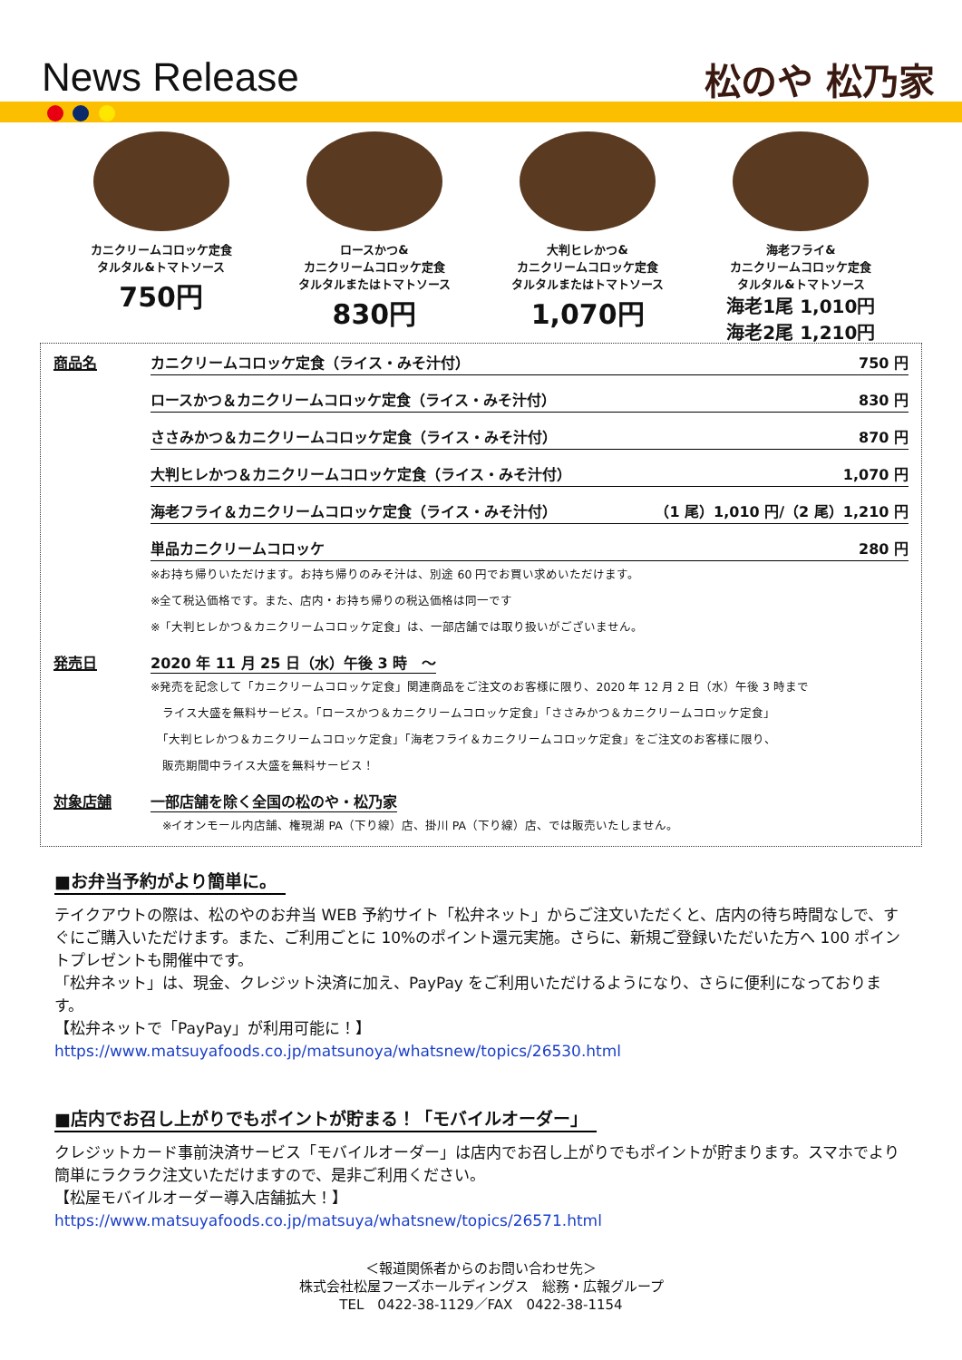News Release 松のや 松乃家
カニクリームコロッケ定食
タルタル&トマトソース
750円
ロースかつ&
カニクリームコロッケ定食
タルタルまたはトマトソース
830円
大判ヒレかつ&
カニクリームコロッケ定食
タルタルまたはトマトソース
1,070円
海老フライ&
カニクリームコロッケ定食
タルタル&トマトソース
海老1尾 1,010円
海老2尾 1,210円
商品名 カニクリームコロッケ定食（ライス・みそ汁付） 750 円
ロースかつ＆カニクリームコロッケ定食（ライス・みそ汁付） 830 円
ささみかつ＆カニクリームコロッケ定食（ライス・みそ汁付） 870 円
大判ヒレかつ＆カニクリームコロッケ定食（ライス・みそ汁付） 1,070 円
海老フライ＆カニクリームコロッケ定食（ライス・みそ汁付） （1 尾）1,010 円/（2 尾）1,210 円
単品カニクリームコロッケ 280 円
※お持ち帰りいただけます。お持ち帰りのみそ汁は、別途 60 円でお買い求めいただけます。
※全て税込価格です。また、店内・お持ち帰りの税込価格は同一です
※「大判ヒレかつ＆カニクリームコロッケ定食」は、一部店舗では取り扱いがございません。
発売日 2020 年 11 月 25 日（水）午後 3 時　～
※発売を記念して「カニクリームコロッケ定食」関連商品をご注文のお客様に限り、2020 年 12 月 2 日（水）午後 3 時まで
　ライス大盛を無料サービス。「ロースかつ＆カニクリームコロッケ定食」「ささみかつ＆カニクリームコロッケ定食」
　「大判ヒレかつ＆カニクリームコロッケ定食」「海老フライ＆カニクリームコロッケ定食」をご注文のお客様に限り、
　販売期間中ライス大盛を無料サービス！
対象店舗 一部店舗を除く全国の松のや・松乃家
　※イオンモール内店舗、権現湖 PA（下り線）店、掛川 PA（下り線）店、では販売いたしません。
■お弁当予約がより簡単に。
テイクアウトの際は、松のやのお弁当 WEB 予約サイト「松弁ネット」からご注文いただくと、店内の待ち時間なしで、すぐにご購入いただけます。また、ご利用ごとに 10%のポイント還元実施。さらに、新規ご登録いただいた方へ 100 ポイントプレゼントも開催中です。
「松弁ネット」は、現金、クレジット決済に加え、PayPay をご利用いただけるようになり、さらに便利になっております。
【松弁ネットで「PayPay」が利用可能に！】
https://www.matsuyafoods.co.jp/matsunoya/whatsnew/topics/26530.html
■店内でお召し上がりでもポイントが貯まる！「モバイルオーダー」
クレジットカード事前決済サービス「モバイルオーダー」は店内でお召し上がりでもポイントが貯まります。スマホでより簡単にラクラク注文いただけますので、是非ご利用ください。
【松屋モバイルオーダー導入店舗拡大！】
https://www.matsuyafoods.co.jp/matsuya/whatsnew/topics/26571.html
＜報道関係者からのお問い合わせ先＞
株式会社松屋フーズホールディングス　総務・広報グループ
TEL　0422-38-1129／FAX　0422-38-1154